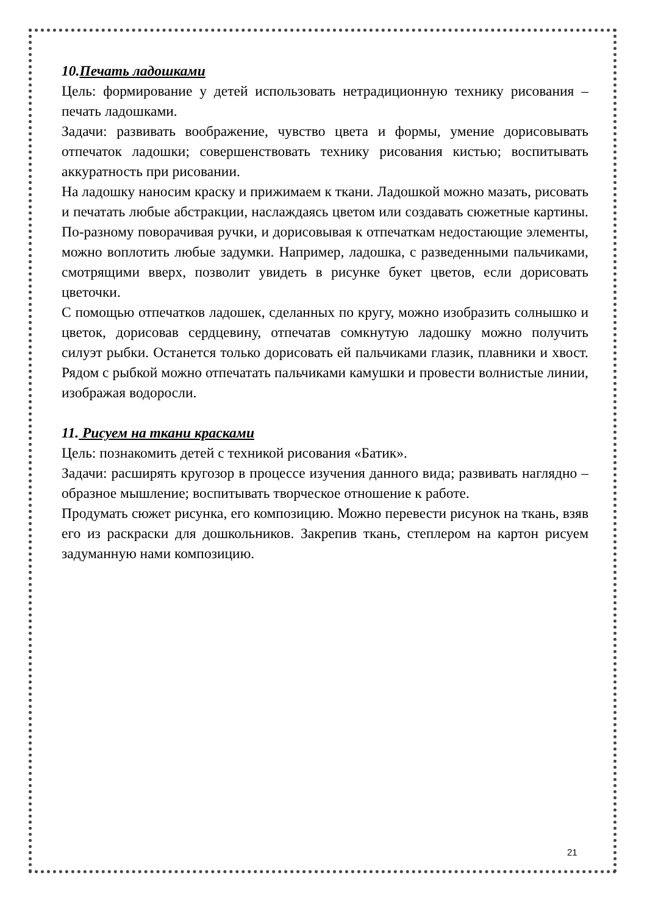10.Печать ладошками
Цель: формирование у детей использовать нетрадиционную технику рисования – печать ладошками.
Задачи: развивать воображение, чувство цвета и формы, умение дорисовывать отпечаток ладошки; совершенствовать технику рисования кистью; воспитывать аккуратность при рисовании.
На ладошку наносим краску и прижимаем к ткани. Ладошкой можно мазать, рисовать и печатать любые абстракции, наслаждаясь цветом или создавать сюжетные картины. По-разному поворачивая ручки, и дорисовывая к отпечаткам недостающие элементы, можно воплотить любые задумки. Например, ладошка, с разведенными пальчиками, смотрящими вверх, позволит увидеть в рисунке букет цветов, если дорисовать цветочки.
С помощью отпечатков ладошек, сделанных по кругу, можно изобразить солнышко и цветок, дорисовав сердцевину, отпечатав сомкнутую ладошку можно получить силуэт рыбки. Останется только дорисовать ей пальчиками глазик, плавники и хвост. Рядом с рыбкой можно отпечатать пальчиками камушки и провести волнистые линии, изображая водоросли.
11. Рисуем на ткани красками
Цель: познакомить детей с техникой рисования «Батик».
Задачи: расширять кругозор в процессе изучения данного вида; развивать наглядно – образное мышление; воспитывать творческое отношение к работе.
Продумать сюжет рисунка, его композицию. Можно перевести рисунок на ткань, взяв его из раскраски для дошкольников. Закрепив ткань, степлером на картон рисуем задуманную нами композицию.
21